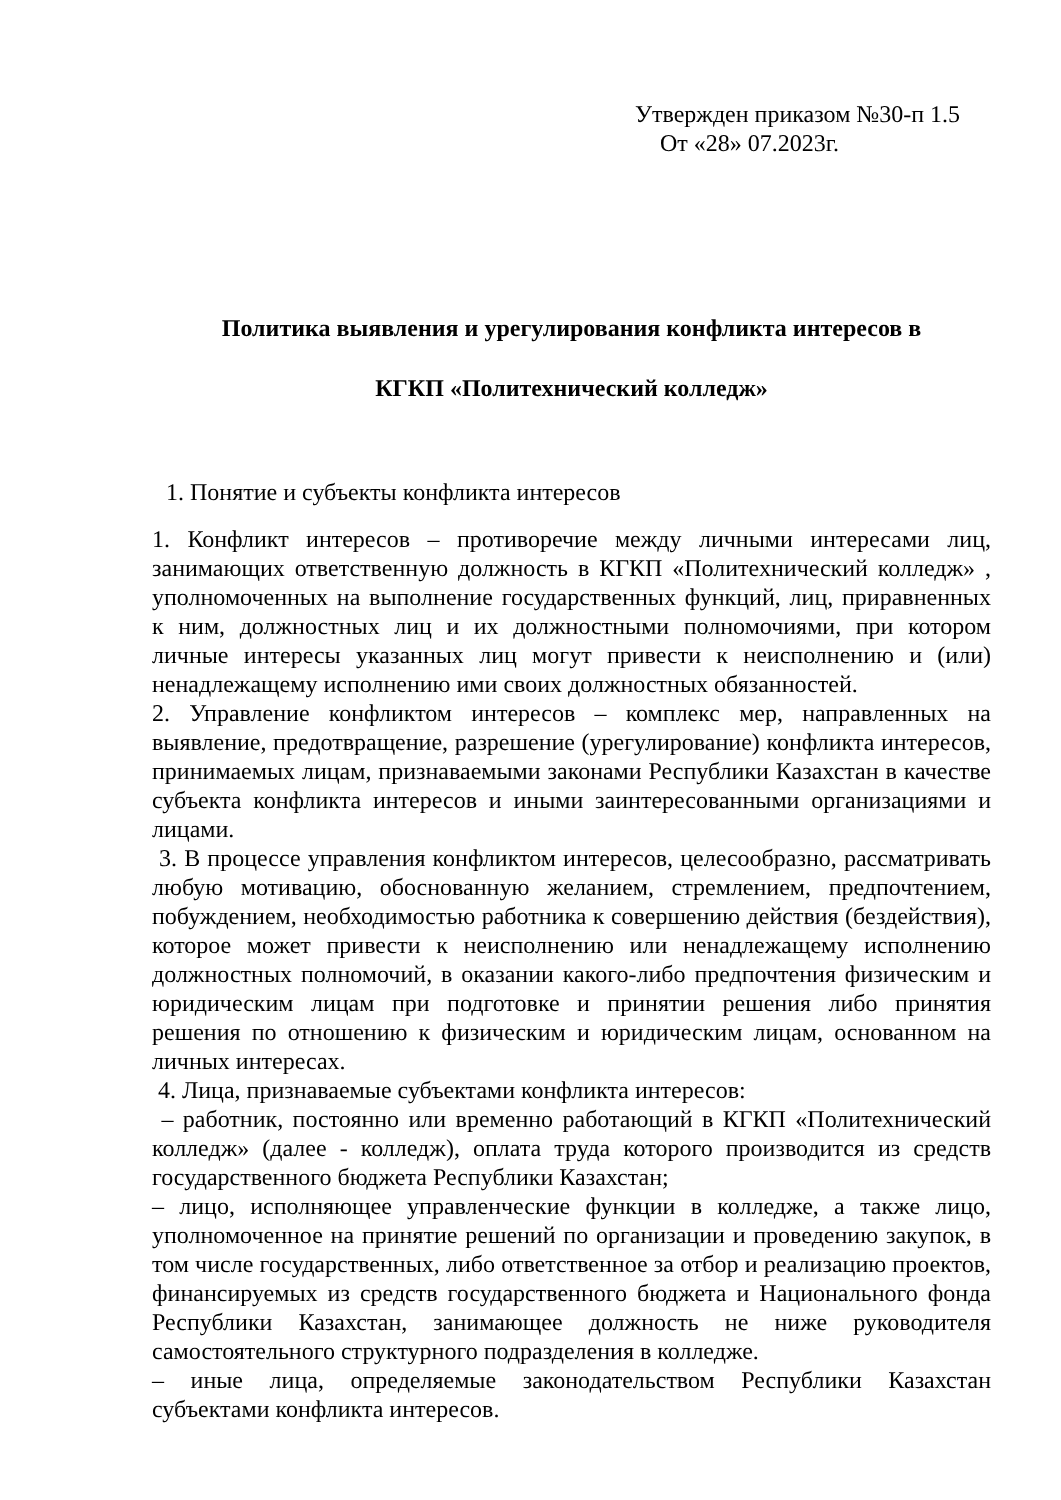Утвержден приказом №30-п 1.5
От «28» 07.2023г.
Политика выявления и урегулирования конфликта интересов в
КГКП «Политехнический колледж»
1. Понятие и субъекты конфликта интересов
1. Конфликт интересов – противоречие между личными интересами лиц, занимающих ответственную должность в КГКП «Политехнический колледж» , уполномоченных на выполнение государственных функций, лиц, приравненных к ним, должностных лиц и их должностными полномочиями, при котором личные интересы указанных лиц могут привести к неисполнению и (или) ненадлежащему исполнению ими своих должностных обязанностей.
2. Управление конфликтом интересов – комплекс мер, направленных на выявление, предотвращение, разрешение (урегулирование) конфликта интересов, принимаемых лицам, признаваемыми законами Республики Казахстан в качестве субъекта конфликта интересов и иными заинтересованными организациями и лицами.
3. В процессе управления конфликтом интересов, целесообразно, рассматривать любую мотивацию, обоснованную желанием, стремлением, предпочтением, побуждением, необходимостью работника к совершению действия (бездействия), которое может привести к неисполнению или ненадлежащему исполнению должностных полномочий, в оказании какого-либо предпочтения физическим и юридическим лицам при подготовке и принятии решения либо принятия решения по отношению к физическим и юридическим лицам, основанном на личных интересах.
4. Лица, признаваемые субъектами конфликта интересов:
– работник, постоянно или временно работающий в КГКП «Политехнический колледж» (далее - колледж), оплата труда которого производится из средств государственного бюджета Республики Казахстан;
– лицо, исполняющее управленческие функции в колледже, а также лицо, уполномоченное на принятие решений по организации и проведению закупок, в том числе государственных, либо ответственное за отбор и реализацию проектов, финансируемых из средств государственного бюджета и Национального фонда Республики Казахстан, занимающее должность не ниже руководителя самостоятельного структурного подразделения в колледже.
– иные лица, определяемые законодательством Республики Казахстан субъектами конфликта интересов.